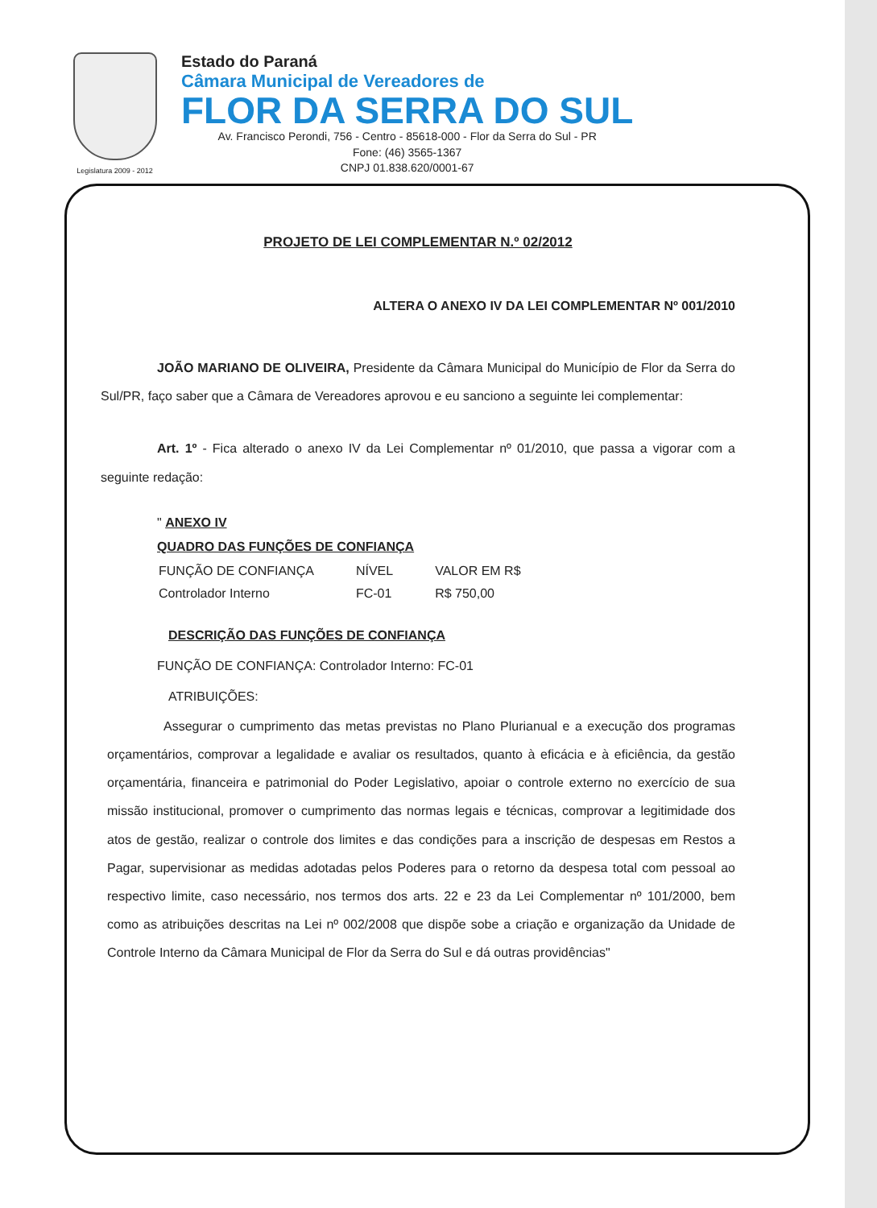Legislatura 2009 - 2012
Estado do Paraná
Câmara Municipal de Vereadores de
FLOR DA SERRA DO SUL
Av. Francisco Perondi, 756 - Centro - 85618-000 - Flor da Serra do Sul - PR
Fone: (46) 3565-1367
CNPJ 01.838.620/0001-67
PROJETO DE LEI COMPLEMENTAR N.º 02/2012
ALTERA O ANEXO IV DA LEI COMPLEMENTAR Nº 001/2010
JOÃO MARIANO DE OLIVEIRA, Presidente da Câmara Municipal do Município de Flor da Serra do Sul/PR, faço saber que a Câmara de Vereadores aprovou e eu sanciono a seguinte lei complementar:
Art. 1º - Fica alterado o anexo IV da Lei Complementar nº 01/2010, que passa a vigorar com a seguinte redação:
" ANEXO IV
QUADRO DAS FUNÇÕES DE CONFIANÇA
| FUNÇÃO DE CONFIANÇA | NÍVEL | VALOR EM R$ |
| Controlador Interno | FC-01 | R$ 750,00 |
DESCRIÇÃO DAS FUNÇÕES DE CONFIANÇA
FUNÇÃO DE CONFIANÇA: Controlador Interno: FC-01
ATRIBUIÇÕES:
Assegurar o cumprimento das metas previstas no Plano Plurianual e a execução dos programas orçamentários, comprovar a legalidade e avaliar os resultados, quanto à eficácia e à eficiência, da gestão orçamentária, financeira e patrimonial do Poder Legislativo, apoiar o controle externo no exercício de sua missão institucional, promover o cumprimento das normas legais e técnicas, comprovar a legitimidade dos atos de gestão, realizar o controle dos limites e das condições para a inscrição de despesas em Restos a Pagar, supervisionar as medidas adotadas pelos Poderes para o retorno da despesa total com pessoal ao respectivo limite, caso necessário, nos termos dos arts. 22 e 23 da Lei Complementar nº 101/2000, bem como as atribuições descritas na Lei nº 002/2008 que dispõe sobe a criação e organização da Unidade de Controle Interno da Câmara Municipal de Flor da Serra do Sul e dá outras providências"